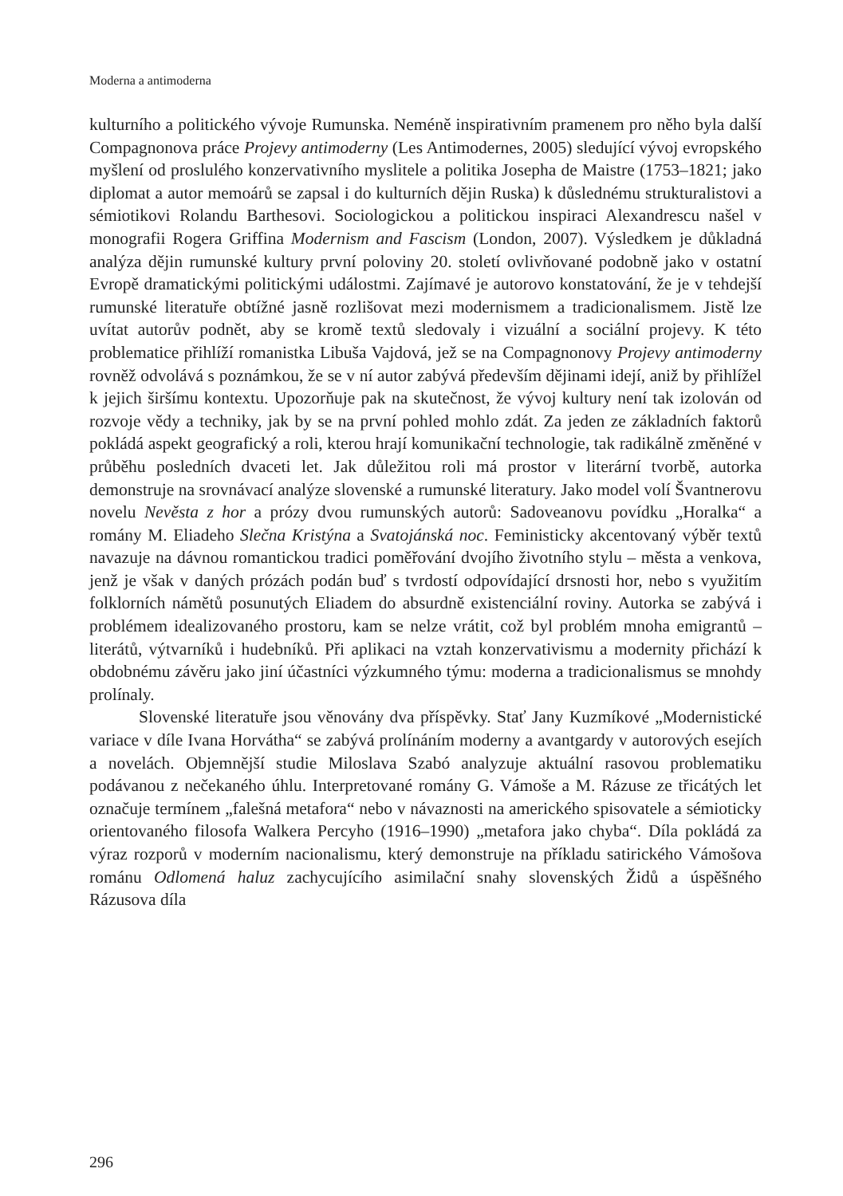Moderna a antimoderna
kulturního a politického vývoje Rumunska. Neméně inspirativním pramenem pro něho byla další Compagnonova práce Projevy antimoderny (Les Antimodernes, 2005) sledující vývoj evropského myšlení od proslulého konzervativního myslitele a politika Josepha de Maistre (1753–1821; jako diplomat a autor memoárů se zapsal i do kulturních dějin Ruska) k důslednému strukturalistovi a sémiotikovi Rolandu Barthesovi. Sociologickou a politickou inspiraci Alexandrescu našel v monografii Rogera Griffina Modernism and Fascism (London, 2007). Výsledkem je důkladná analýza dějin rumunské kultury první poloviny 20. století ovlivňované podobně jako v ostatní Evropě dramatickými politickými událostmi. Zajímavé je autorovo konstatování, že je v tehdejší rumunské literatuře obtížné jasně rozlišovat mezi modernismem a tradicionalismem. Jistě lze uvítat autorův podnět, aby se kromě textů sledovaly i vizuální a sociální projevy. K této problematice přihlíží romanistka Libuša Vajdová, jež se na Compagnonovy Projevy antimoderny rovněž odvolává s poznámkou, že se v ní autor zabývá především dějinami idejí, aniž by přihlížel k jejich širšímu kontextu. Upozorňuje pak na skutečnost, že vývoj kultury není tak izolován od rozvoje vědy a techniky, jak by se na první pohled mohlo zdát. Za jeden ze základních faktorů pokládá aspekt geografický a roli, kterou hrají komunikační technologie, tak radikálně změněné v průběhu posledních dvaceti let. Jak důležitou roli má prostor v literární tvorbě, autorka demonstruje na srovnávací analýze slovenské a rumunské literatury. Jako model volí Švantnerovu novelu Nevěsta z hor a prózy dvou rumunských autorů: Sadoveanovu povídku „Horalka“ a romány M. Eliadeho Slečna Kristýna a Svatojánská noc. Feministicky akcentovaný výběr textů navazuje na dávnou romantickou tradici poměřování dvojího životního stylu – města a venkova, jenž je však v daných prózách podán buď s tvrdostí odpovídající drsnosti hor, nebo s využitím folklorních námětů posunutých Eliadem do absurdně existenciální roviny. Autorka se zabývá i problémem idealizovaného prostoru, kam se nelze vrátit, což byl problém mnoha emigrantů – literátů, výtvarníků i hudebníků. Při aplikaci na vztah konzervativismu a modernity přichází k obdobnému závěru jako jiní účastníci výzkumného týmu: moderna a tradicionalismus se mnohdy prolínaly.
Slovenské literatuře jsou věnovány dva příspěvky. Stať Jany Kuzmíkové „Modernistické variace v díle Ivana Horvátha“ se zabývá prolínáním moderny a avantgardy v autorových esejích a novelách. Objemnější studie Miloslava Szabó analyzuje aktuální rasovou problematiku podávanou z nečekaného úhlu. Interpretované romány G. Vámoše a M. Rázuse ze třicátých let označuje termínem „falešná metafora“ nebo v návaznosti na amerického spisovatele a sémioticky orientovaného filosofa Walkera Percyho (1916–1990) „metafora jako chyba“. Díla pokládá za výraz rozporů v moderním nacionalismu, který demonstruje na příkladu satirického Vámošova románu Odlomená haluz zachycujícího asimilační snahy slovenských Židů a úspěšného Rázusova díla
296